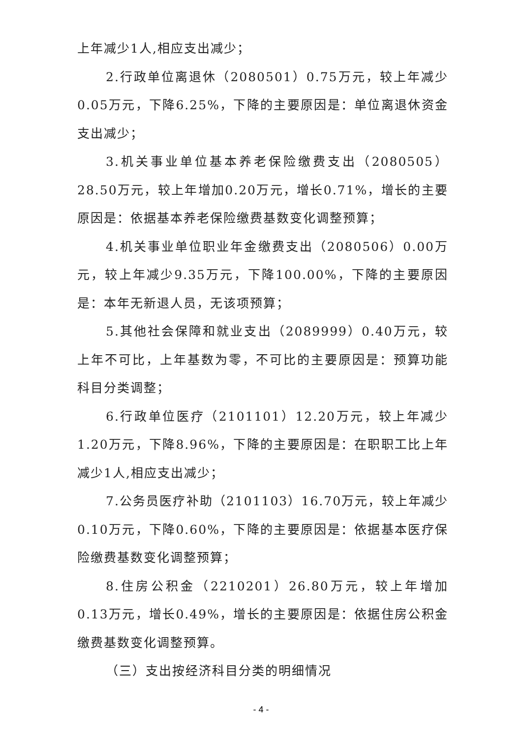上年减少1人,相应支出减少；
2.行政单位离退休（2080501）0.75万元，较上年减少0.05万元，下降6.25%，下降的主要原因是：单位离退休资金支出减少；
3.机关事业单位基本养老保险缴费支出（2080505）28.50万元，较上年增加0.20万元，增长0.71%，增长的主要原因是：依据基本养老保险缴费基数变化调整预算；
4.机关事业单位职业年金缴费支出（2080506）0.00万元，较上年减少9.35万元，下降100.00%，下降的主要原因是：本年无新退人员，无该项预算；
5.其他社会保障和就业支出（2089999）0.40万元，较上年不可比，上年基数为零，不可比的主要原因是：预算功能科目分类调整；
6.行政单位医疗（2101101）12.20万元，较上年减少1.20万元，下降8.96%，下降的主要原因是：在职职工比上年减少1人,相应支出减少；
7.公务员医疗补助（2101103）16.70万元，较上年减少0.10万元，下降0.60%，下降的主要原因是：依据基本医疗保险缴费基数变化调整预算；
8.住房公积金（2210201）26.80万元，较上年增加0.13万元，增长0.49%，增长的主要原因是：依据住房公积金缴费基数变化调整预算。
（三）支出按经济科目分类的明细情况
- 4 -